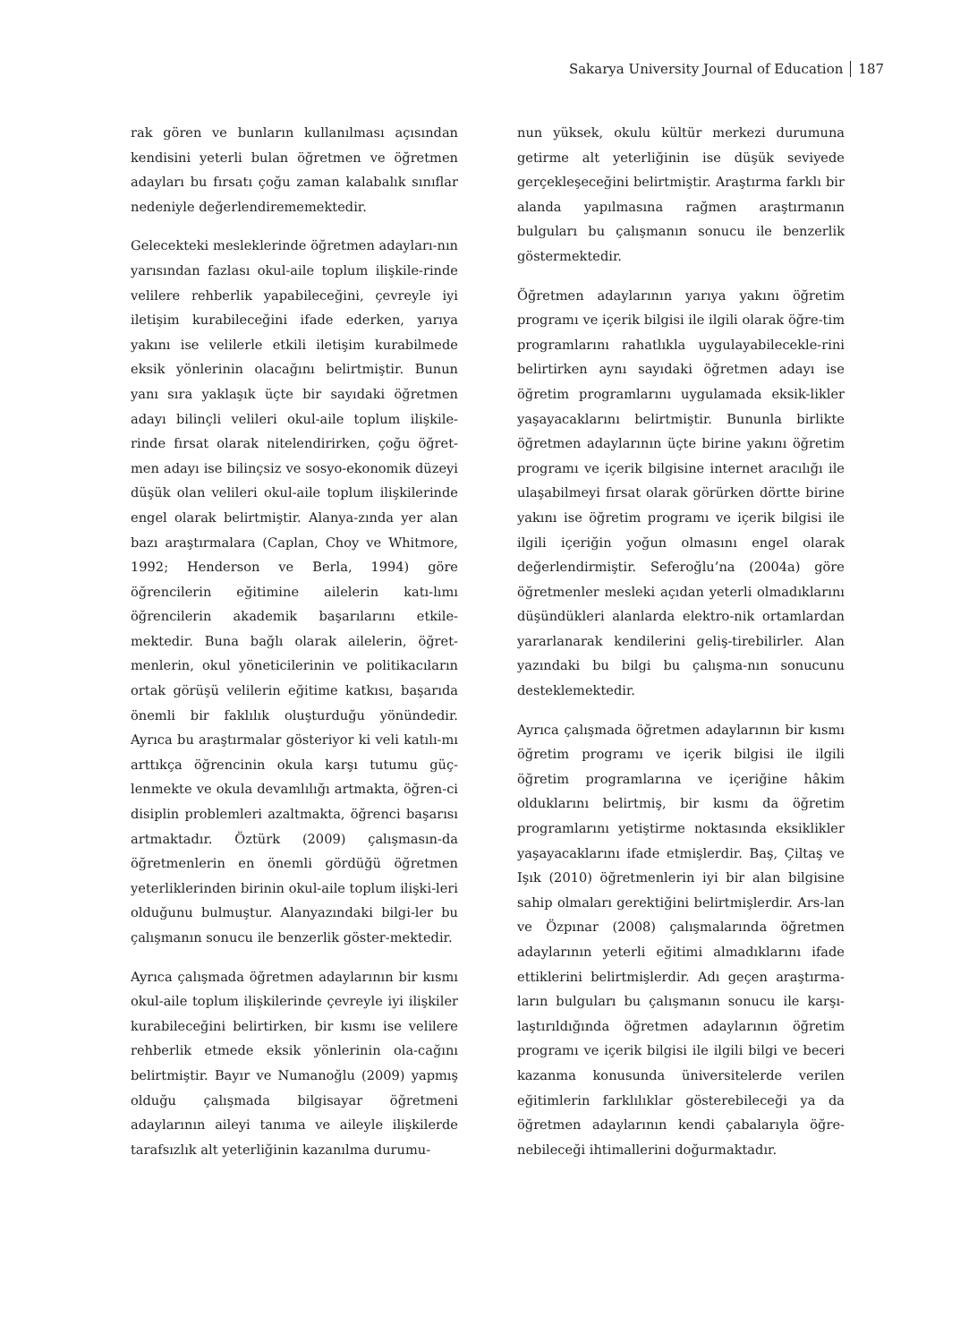Sakarya University Journal of Education 187
rak gören ve bunların kullanılması açısından kendisini yeterli bulan öğretmen ve öğretmen adayları bu fırsatı çoğu zaman kalabalık sınıflar nedeniyle değerlendirememektedir.
Gelecekteki mesleklerinde öğretmen adayları-nın yarısından fazlası okul-aile toplum ilişkile-rinde velilere rehberlik yapabileceğini, çevreyle iyi iletişim kurabileceğini ifade ederken, yarıya yakını ise velilerle etkili iletişim kurabilmede eksik yönlerinin olacağını belirtmiştir. Bunun yanı sıra yaklaşık üçte bir sayıdaki öğretmen adayı bilinçli velileri okul-aile toplum ilişkile-rinde fırsat olarak nitelendirirken, çoğu öğret-men adayı ise bilinçsiz ve sosyo-ekonomik düzeyi düşük olan velileri okul-aile toplum ilişkilerinde engel olarak belirtmiştir. Alanya-zında yer alan bazı araştırmalara (Caplan, Choy ve Whitmore, 1992; Henderson ve Berla, 1994) göre öğrencilerin eğitimine ailelerin katı-lımı öğrencilerin akademik başarılarını etkile-mektedir. Buna bağlı olarak ailelerin, öğret-menlerin, okul yöneticilerinin ve politikacıların ortak görüşü velilerin eğitime katkısı, başarıda önemli bir faklılık oluşturduğu yönündedir. Ayrıca bu araştırmalar gösteriyor ki veli katılı-mı arttıkça öğrencinin okula karşı tutumu güç-lenmekte ve okula devamlılığı artmakta, öğren-ci disiplin problemleri azaltmakta, öğrenci başarısı artmaktadır. Öztürk (2009) çalışmasın-da öğretmenlerin en önemli gördüğü öğretmen yeterliklerinden birinin okul-aile toplum ilişki-leri olduğunu bulmuştur. Alanyazındaki bilgi-ler bu çalışmanın sonucu ile benzerlik göster-mektedir.
Ayrıca çalışmada öğretmen adaylarının bir kısmı okul-aile toplum ilişkilerinde çevreyle iyi ilişkiler kurabileceğini belirtirken, bir kısmı ise velilere rehberlik etmede eksik yönlerinin ola-cağını belirtmiştir. Bayır ve Numanoğlu (2009) yapmış olduğu çalışmada bilgisayar öğretmeni adaylarının aileyi tanıma ve aileyle ilişkilerde tarafsızlık alt yeterliğinin kazanılma durumu-
nun yüksek, okulu kültür merkezi durumuna getirme alt yeterliğinin ise düşük seviyede gerçekleşeceğini belirtmiştir. Araştırma farklı bir alanda yapılmasına rağmen araştırmanın bulguları bu çalışmanın sonucu ile benzerlik göstermektedir.
Öğretmen adaylarının yarıya yakını öğretim programı ve içerik bilgisi ile ilgili olarak öğre-tim programlarını rahatlıkla uygulayabilecekle-rini belirtirken aynı sayıdaki öğretmen adayı ise öğretim programlarını uygulamada eksik-likler yaşayacaklarını belirtmiştir. Bununla birlikte öğretmen adaylarının üçte birine yakını öğretim programı ve içerik bilgisine internet aracılığı ile ulaşabilmeyi fırsat olarak görürken dörtte birine yakını ise öğretim programı ve içerik bilgisi ile ilgili içeriğin yoğun olmasını engel olarak değerlendirmiştir. Seferoğlu’na (2004a) göre öğretmenler mesleki açıdan yeterli olmadıklarını düşündükleri alanlarda elektro-nik ortamlardan yararlanarak kendilerini geliş-tirebilirler. Alan yazındaki bu bilgi bu çalışma-nın sonucunu desteklemektedir.
Ayrıca çalışmada öğretmen adaylarının bir kısmı öğretim programı ve içerik bilgisi ile ilgili öğretim programlarına ve içeriğine hâkim olduklarını belirtmiş, bir kısmı da öğretim programlarını yetiştirme noktasında eksiklikler yaşayacaklarını ifade etmişlerdir. Baş, Çiltaş ve Işık (2010) öğretmenlerin iyi bir alan bilgisine sahip olmaları gerektiğini belirtmişlerdir. Ars-lan ve Özpınar (2008) çalışmalarında öğretmen adaylarının yeterli eğitimi almadıklarını ifade ettiklerini belirtmişlerdir. Adı geçen araştırma-ların bulguları bu çalışmanın sonucu ile karşı-laştırıldığında öğretmen adaylarının öğretim programı ve içerik bilgisi ile ilgili bilgi ve beceri kazanma konusunda üniversitelerde verilen eğitimlerin farklılıklar gösterebileceği ya da öğretmen adaylarının kendi çabalarıyla öğre-nebileceği ihtimallerini doğurmaktadır.